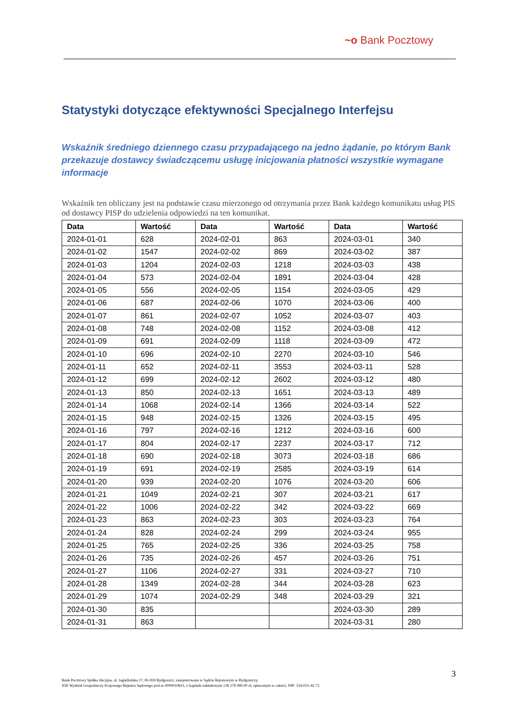~o Bank Pocztowy
Statystyki dotyczące efektywności Specjalnego Interfejsu
Wskaźnik średniego dziennego czasu przypadającego na jedno żądanie, po którym Bank przekazuje dostawcy świadczącemu usługę inicjowania płatności wszystkie wymagane informacje
Wskaźnik ten obliczany jest na podstawie czasu mierzonego od otrzymania przez Bank każdego komunikatu usług PIS od dostawcy PISP do udzielenia odpowiedzi na ten komunikat.
| Data | Wartość | Data | Wartość | Data | Wartość |
| --- | --- | --- | --- | --- | --- |
| 2024-01-01 | 628 | 2024-02-01 | 863 | 2024-03-01 | 340 |
| 2024-01-02 | 1547 | 2024-02-02 | 869 | 2024-03-02 | 387 |
| 2024-01-03 | 1204 | 2024-02-03 | 1218 | 2024-03-03 | 438 |
| 2024-01-04 | 573 | 2024-02-04 | 1891 | 2024-03-04 | 428 |
| 2024-01-05 | 556 | 2024-02-05 | 1154 | 2024-03-05 | 429 |
| 2024-01-06 | 687 | 2024-02-06 | 1070 | 2024-03-06 | 400 |
| 2024-01-07 | 861 | 2024-02-07 | 1052 | 2024-03-07 | 403 |
| 2024-01-08 | 748 | 2024-02-08 | 1152 | 2024-03-08 | 412 |
| 2024-01-09 | 691 | 2024-02-09 | 1118 | 2024-03-09 | 472 |
| 2024-01-10 | 696 | 2024-02-10 | 2270 | 2024-03-10 | 546 |
| 2024-01-11 | 652 | 2024-02-11 | 3553 | 2024-03-11 | 528 |
| 2024-01-12 | 699 | 2024-02-12 | 2602 | 2024-03-12 | 480 |
| 2024-01-13 | 850 | 2024-02-13 | 1651 | 2024-03-13 | 489 |
| 2024-01-14 | 1068 | 2024-02-14 | 1366 | 2024-03-14 | 522 |
| 2024-01-15 | 948 | 2024-02-15 | 1326 | 2024-03-15 | 495 |
| 2024-01-16 | 797 | 2024-02-16 | 1212 | 2024-03-16 | 600 |
| 2024-01-17 | 804 | 2024-02-17 | 2237 | 2024-03-17 | 712 |
| 2024-01-18 | 690 | 2024-02-18 | 3073 | 2024-03-18 | 686 |
| 2024-01-19 | 691 | 2024-02-19 | 2585 | 2024-03-19 | 614 |
| 2024-01-20 | 939 | 2024-02-20 | 1076 | 2024-03-20 | 606 |
| 2024-01-21 | 1049 | 2024-02-21 | 307 | 2024-03-21 | 617 |
| 2024-01-22 | 1006 | 2024-02-22 | 342 | 2024-03-22 | 669 |
| 2024-01-23 | 863 | 2024-02-23 | 303 | 2024-03-23 | 764 |
| 2024-01-24 | 828 | 2024-02-24 | 299 | 2024-03-24 | 955 |
| 2024-01-25 | 765 | 2024-02-25 | 336 | 2024-03-25 | 758 |
| 2024-01-26 | 735 | 2024-02-26 | 457 | 2024-03-26 | 751 |
| 2024-01-27 | 1106 | 2024-02-27 | 331 | 2024-03-27 | 710 |
| 2024-01-28 | 1349 | 2024-02-28 | 344 | 2024-03-28 | 623 |
| 2024-01-29 | 1074 | 2024-02-29 | 348 | 2024-03-29 | 321 |
| 2024-01-30 | 835 | | | 2024-03-30 | 289 |
| 2024-01-31 | 863 | | | 2024-03-31 | 280 |
3
Bank Pocztowy Spółka Akcyjna, ul. Jagiellońska 17, 85-959 Bydgoszcz, zarejestrowana w Sądzie Rejonowym w Bydgoszczy,
XIII Wydział Gospodarczy Krajowego Rejestru Sądowego pod nr 0000010821, o kapitale zakładowym 128 278 080,00 zł, opłaconym w całości, NIP: 554-031-42-71.